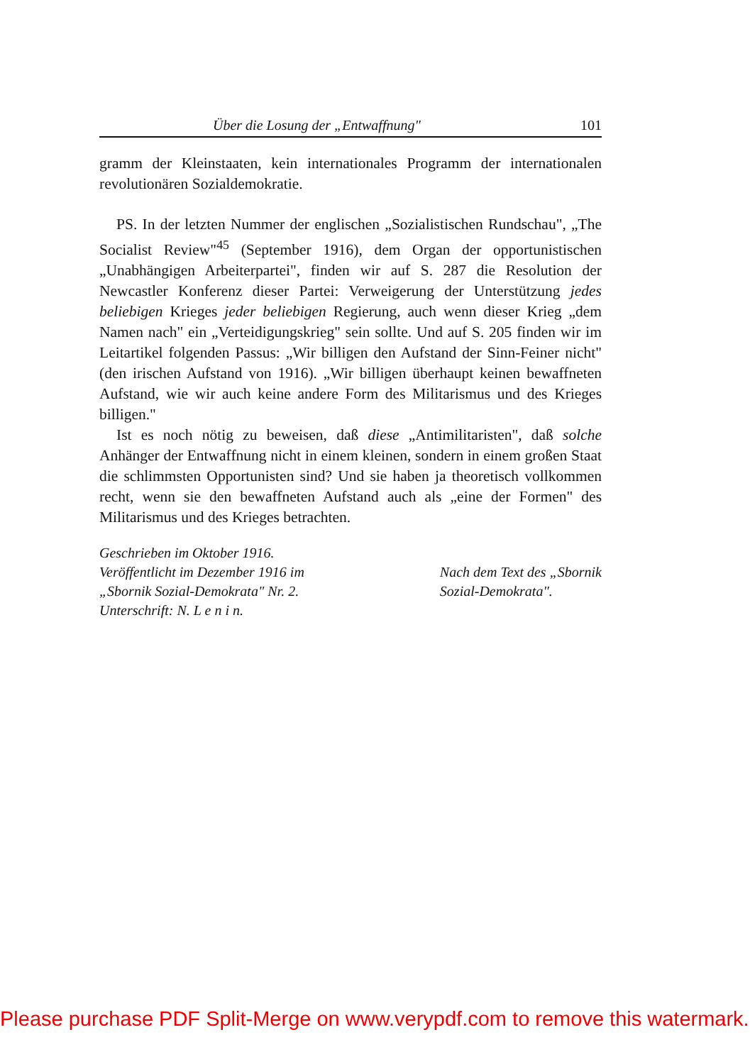Über die Losung der „Entwaffnung" 101
gramm der Kleinstaaten, kein internationales Programm der internationalen revolutionären Sozialdemokratie.
PS. In der letzten Nummer der englischen „Sozialistischen Rundschau", „The Socialist Review"<sup>45</sup> (September 1916), dem Organ der opportunistischen „Unabhängigen Arbeiterpartei", finden wir auf S. 287 die Resolution der Newcastler Konferenz dieser Partei: Verweigerung der Unterstützung jedes beliebigen Krieges jeder beliebigen Regierung, auch wenn dieser Krieg „dem Namen nach" ein „Verteidigungskrieg" sein sollte. Und auf S. 205 finden wir im Leitartikel folgenden Passus: „Wir billigen den Aufstand der Sinn-Feiner nicht" (den irischen Aufstand von 1916). „Wir billigen überhaupt keinen bewaffneten Aufstand, wie wir auch keine andere Form des Militarismus und des Krieges billigen."
Ist es noch nötig zu beweisen, daß diese „Antimilitaristen", daß solche Anhänger der Entwaffnung nicht in einem kleinen, sondern in einem großen Staat die schlimmsten Opportunisten sind? Und sie haben ja theoretisch vollkommen recht, wenn sie den bewaffneten Aufstand auch als „eine der Formen" des Militarismus und des Krieges betrachten.
Geschrieben im Oktober 1916.
Veröffentlicht im Dezember 1916 im
„Sbornik Sozial-Demokrata" Nr. 2.
Unterschrift: N. L e n i n.
Nach dem Text des „Sbornik
Sozial-Demokrata".
Please purchase PDF Split-Merge on www.verypdf.com to remove this watermark.